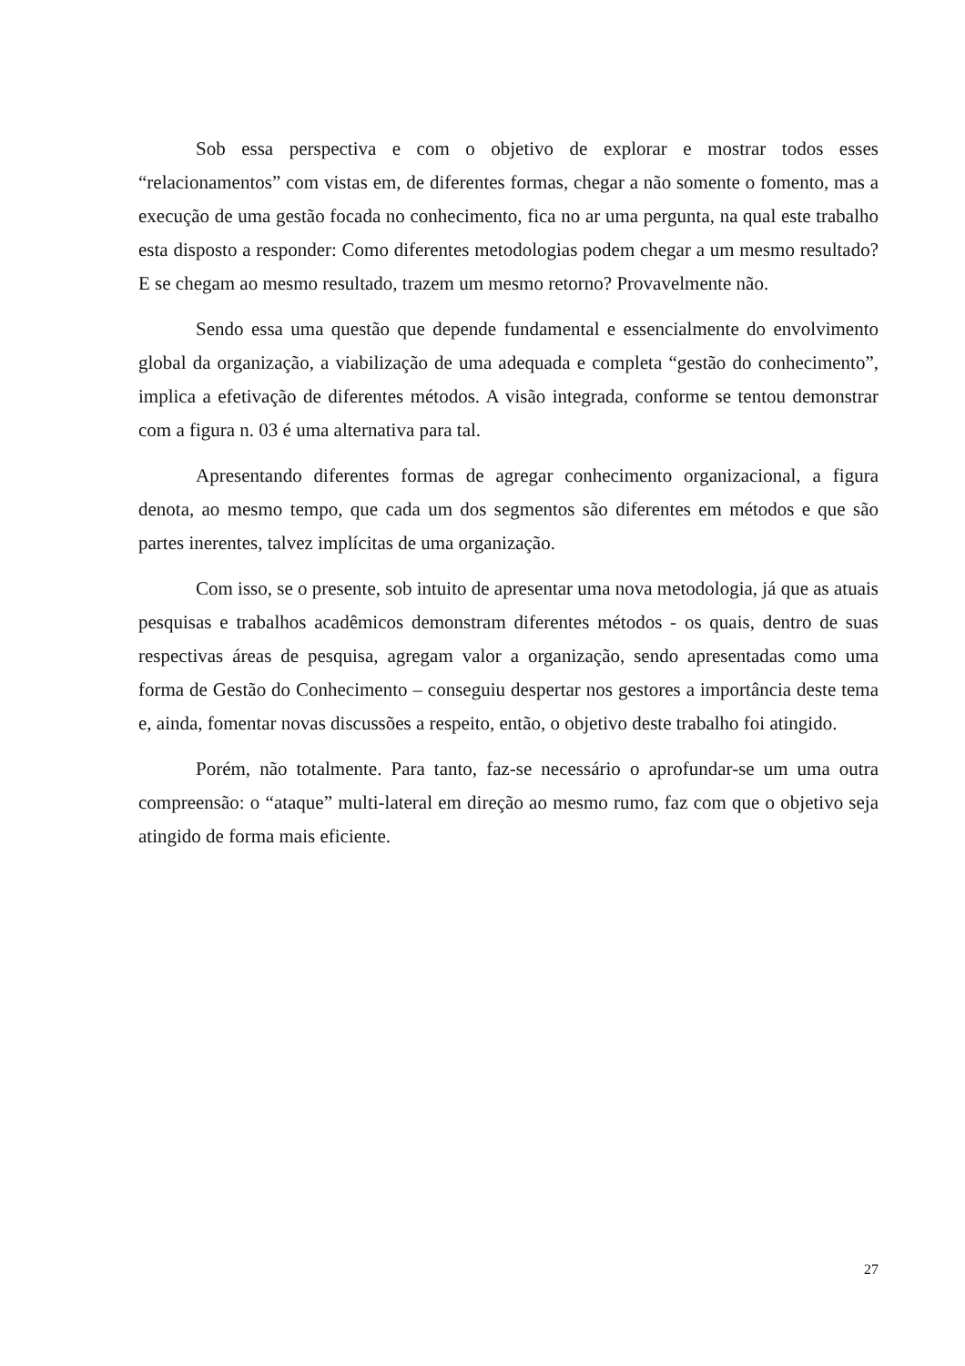Sob essa perspectiva e com o objetivo de explorar e mostrar todos esses “relacionamentos” com vistas em, de diferentes formas, chegar a não somente o fomento, mas a execução de uma gestão focada no conhecimento, fica no ar uma pergunta, na qual este trabalho esta disposto a responder: Como diferentes metodologias podem chegar a um mesmo resultado? E se chegam ao mesmo resultado, trazem um mesmo retorno? Provavelmente não.
Sendo essa uma questão que depende fundamental e essencialmente do envolvimento global da organização, a viabilização de uma adequada e completa “gestão do conhecimento”, implica a efetivação de diferentes métodos. A visão integrada, conforme se tentou demonstrar com a figura n. 03 é uma alternativa para tal.
Apresentando diferentes formas de agregar conhecimento organizacional, a figura denota, ao mesmo tempo, que cada um dos segmentos são diferentes em métodos e que são partes inerentes, talvez implícitas de uma organização.
Com isso, se o presente, sob intuito de apresentar uma nova metodologia, já que as atuais pesquisas e trabalhos acadêmicos demonstram diferentes métodos - os quais, dentro de suas respectivas áreas de pesquisa, agregam valor a organização, sendo apresentadas como uma forma de Gestão do Conhecimento – conseguiu despertar nos gestores a importância deste tema e, ainda, fomentar novas discussões a respeito, então, o objetivo deste trabalho foi atingido.
Porém, não totalmente. Para tanto, faz-se necessário o aprofundar-se um uma outra compreensão: o “ataque” multi-lateral em direção ao mesmo rumo, faz com que o objetivo seja atingido de forma mais eficiente.
27